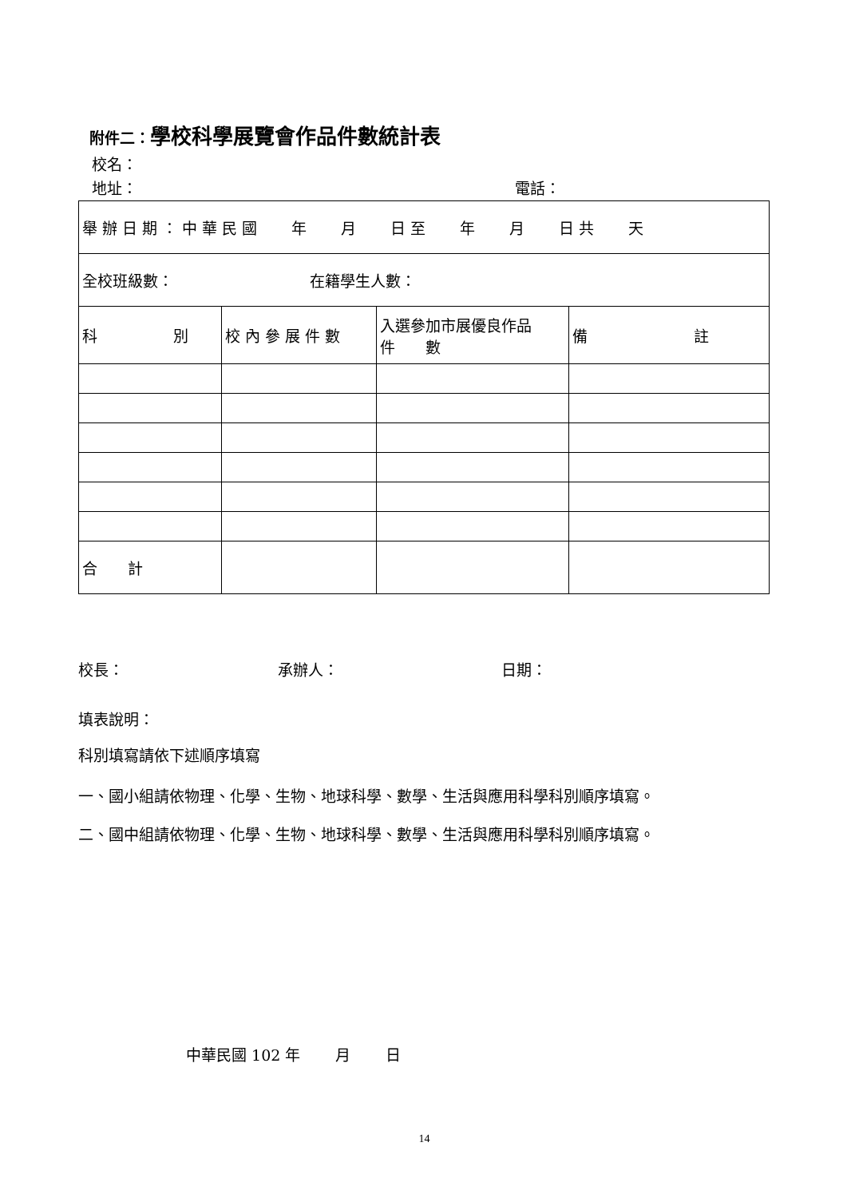附件二：學校科學展覽會作品件數統計表
校名：
地址： 電話：
| 舉辦日期：中華民國 年 月 日至 年 月 日共 天 | | | |
| 全校班級數： 在籍學生人數： | | | |
| 科 別 | 校內參展件數 | 入選參加市展優良作品 件 數 | 備 註 |
| 合 計 | | | |
校長： 承辦人： 日期：
填表說明：
科別填寫請依下述順序填寫
一、國小組請依物理、化學、生物、地球科學、數學、生活與應用科學科別順序填寫。
二、國中組請依物理、化學、生物、地球科學、數學、生活與應用科學科別順序填寫。
中華民國 102 年　　 月　　 日
14